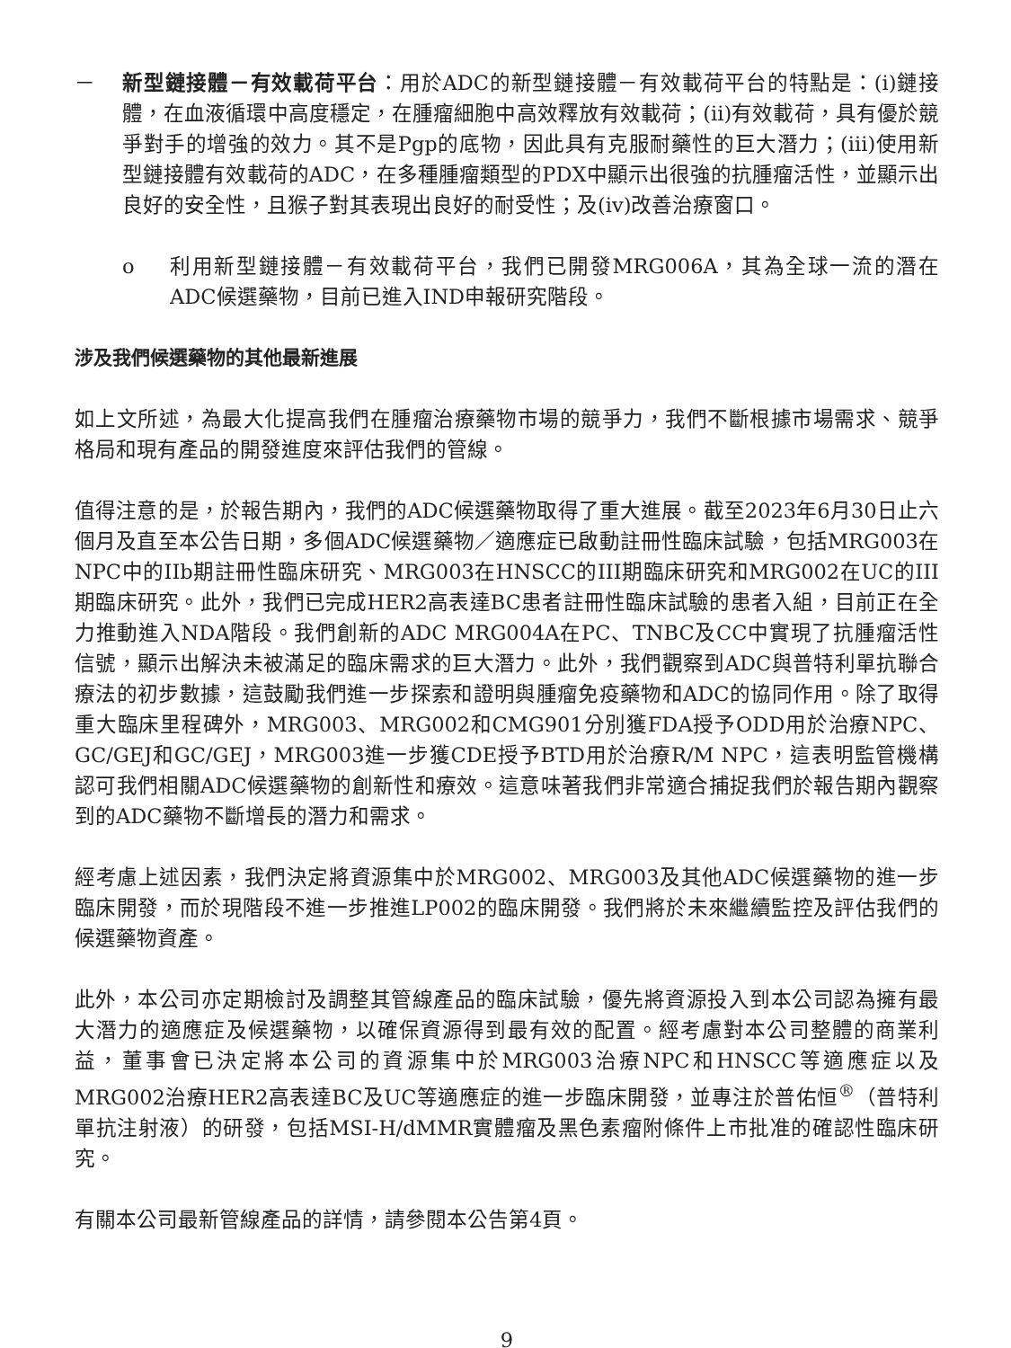－ 新型鏈接體－有效載荷平台：用於ADC的新型鏈接體－有效載荷平台的特點是：(i)鏈接體，在血液循環中高度穩定，在腫瘤細胞中高效釋放有效載荷；(ii)有效載荷，具有優於競爭對手的增強的效力。其不是Pgp的底物，因此具有克服耐藥性的巨大潛力；(iii)使用新型鏈接體有效載荷的ADC，在多種腫瘤類型的PDX中顯示出很強的抗腫瘤活性，並顯示出良好的安全性，且猴子對其表現出良好的耐受性；及(iv)改善治療窗口。
o 利用新型鏈接體－有效載荷平台，我們已開發MRG006A，其為全球一流的潛在ADC候選藥物，目前已進入IND申報研究階段。
涉及我們候選藥物的其他最新進展
如上文所述，為最大化提高我們在腫瘤治療藥物市場的競爭力，我們不斷根據市場需求、競爭格局和現有產品的開發進度來評估我們的管線。
值得注意的是，於報告期內，我們的ADC候選藥物取得了重大進展。截至2023年6月30日止六個月及直至本公告日期，多個ADC候選藥物／適應症已啟動註冊性臨床試驗，包括MRG003在NPC中的IIb期註冊性臨床研究、MRG003在HNSCC的III期臨床研究和MRG002在UC的III期臨床研究。此外，我們已完成HER2高表達BC患者註冊性臨床試驗的患者入組，目前正在全力推動進入NDA階段。我們創新的ADC MRG004A在PC、TNBC及CC中實現了抗腫瘤活性信號，顯示出解決未被滿足的臨床需求的巨大潛力。此外，我們觀察到ADC與普特利單抗聯合療法的初步數據，這鼓勵我們進一步探索和證明與腫瘤免疫藥物和ADC的協同作用。除了取得重大臨床里程碑外，MRG003、MRG002和CMG901分別獲FDA授予ODD用於治療NPC、GC/GEJ和GC/GEJ，MRG003進一步獲CDE授予BTD用於治療R/M NPC，這表明監管機構認可我們相關ADC候選藥物的創新性和療效。這意味著我們非常適合捕捉我們於報告期內觀察到的ADC藥物不斷增長的潛力和需求。
經考慮上述因素，我們決定將資源集中於MRG002、MRG003及其他ADC候選藥物的進一步臨床開發，而於現階段不進一步推進LP002的臨床開發。我們將於未來繼續監控及評估我們的候選藥物資產。
此外，本公司亦定期檢討及調整其管線產品的臨床試驗，優先將資源投入到本公司認為擁有最大潛力的適應症及候選藥物，以確保資源得到最有效的配置。經考慮對本公司整體的商業利益，董事會已決定將本公司的資源集中於MRG003治療NPC和HNSCC等適應症以及MRG002治療HER2高表達BC及UC等適應症的進一步臨床開發，並專注於普佑恒<sup>®</sup>（普特利單抗注射液）的研發，包括MSI-H/dMMR實體瘤及黑色素瘤附條件上市批准的確認性臨床研究。
有關本公司最新管線產品的詳情，請參閱本公告第4頁。
9